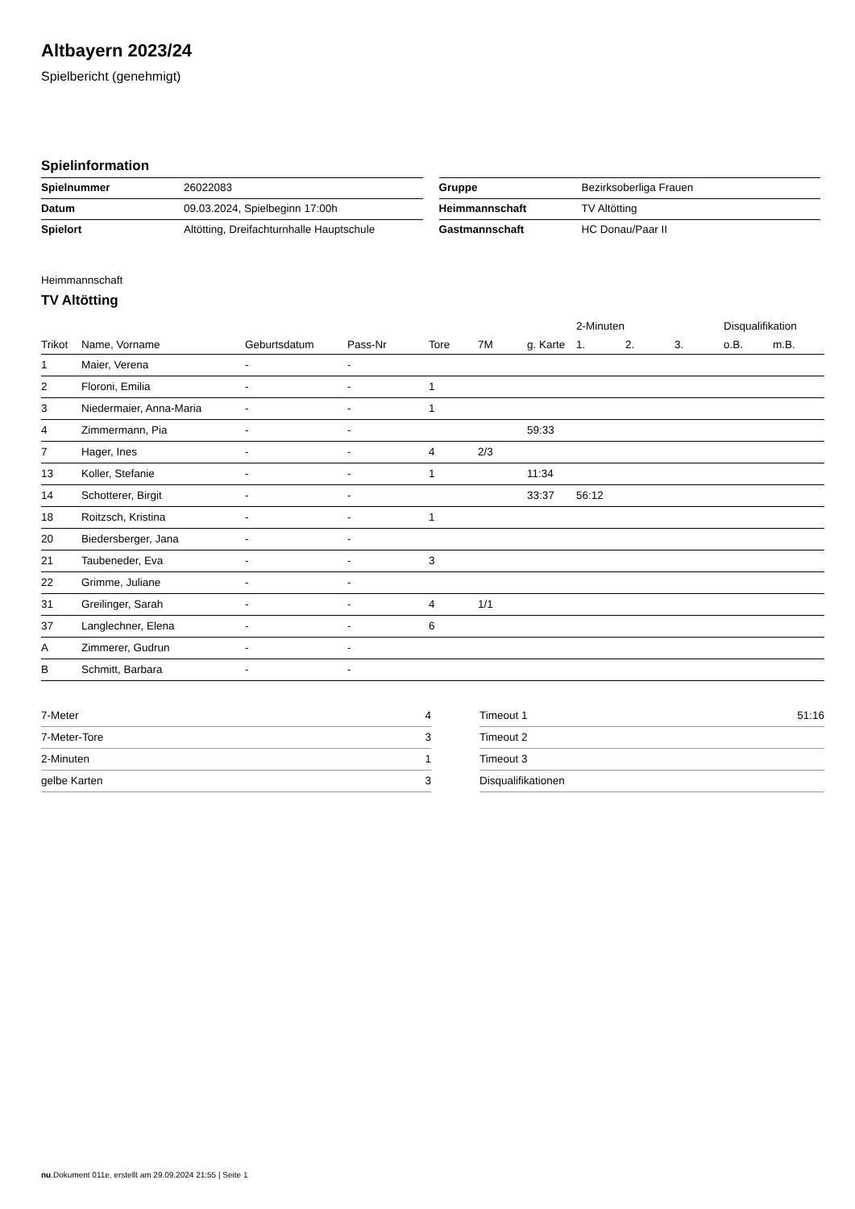Altbayern 2023/24
Spielbericht (genehmigt)
Spielinformation
| Spielnummer | 26022083 |
| Datum | 09.03.2024, Spielbeginn 17:00h |
| Spielort | Altötting, Dreifachturnhalle Hauptschule |
| Gruppe | Bezirksoberliga Frauen |
| Heimmannschaft | TV Altötting |
| Gastmannschaft | HC Donau/Paar II |
Heimmannschaft
TV Altötting
| | | | | | | | 2-Minuten | | | Disqualifikation | |
| --- | --- | --- | --- | --- | --- | --- | --- | --- | --- | --- | --- |
| Trikot | Name, Vorname | Geburtsdatum | Pass-Nr | Tore | 7M | g. Karte | 1. | 2. | 3. | o.B. | m.B. |
| 1 | Maier, Verena | - | - | | | | | | | | |
| 2 | Floroni, Emilia | - | - | 1 | | | | | | | |
| 3 | Niedermaier, Anna-Maria | - | - | 1 | | | | | | | |
| 4 | Zimmermann, Pia | - | - | | | 59:33 | | | | | |
| 7 | Hager, Ines | - | - | 4 | 2/3 | | | | | | |
| 13 | Koller, Stefanie | - | - | 1 | | 11:34 | | | | | |
| 14 | Schotterer, Birgit | - | - | | | 33:37 | 56:12 | | | | |
| 18 | Roitzsch, Kristina | - | - | 1 | | | | | | | |
| 20 | Biedersberger, Jana | - | - | | | | | | | | |
| 21 | Taubeneder, Eva | - | - | 3 | | | | | | | |
| 22 | Grimme, Juliane | - | - | | | | | | | | |
| 31 | Greilinger, Sarah | - | - | 4 | 1/1 | | | | | | |
| 37 | Langlechner, Elena | - | - | 6 | | | | | | | |
| A | Zimmerer, Gudrun | - | - | | | | | | | | |
| B | Schmitt, Barbara | - | - | | | | | | | | |
| 7-Meter | 4 |
| 7-Meter-Tore | 3 |
| 2-Minuten | 1 |
| gelbe Karten | 3 |
| Timeout 1 | 51:16 |
| Timeout 2 | |
| Timeout 3 | |
| Disqualifikationen | |
nu.Dokument 011e, erstellt am 29.09.2024 21:55 | Seite 1